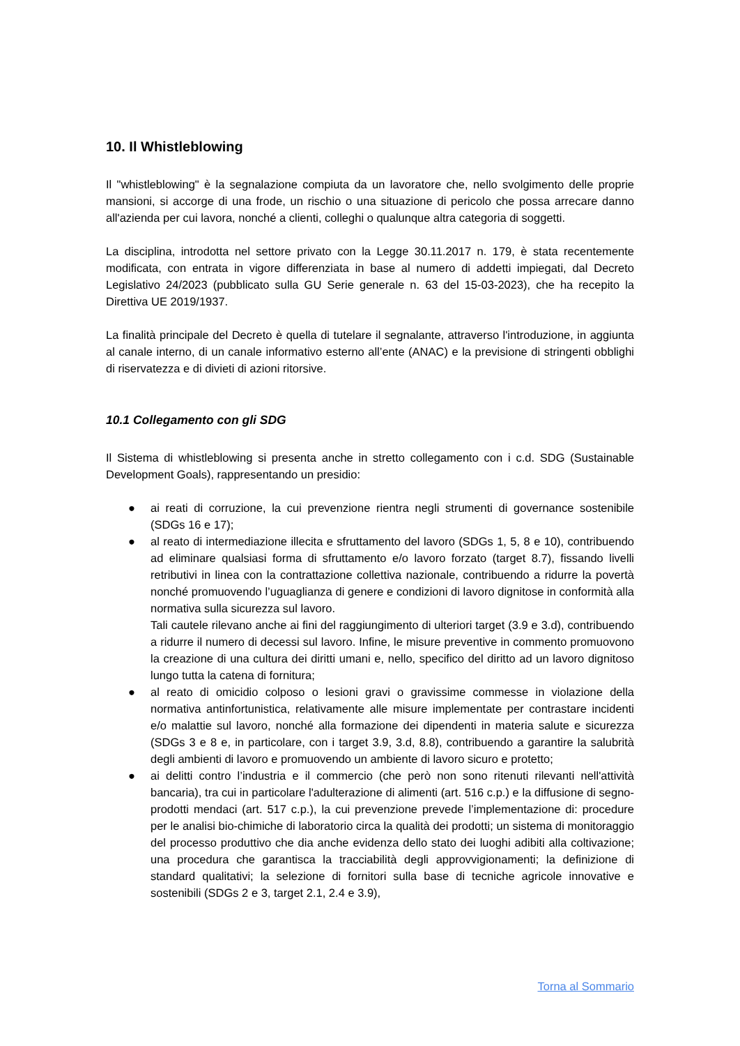10. Il Whistleblowing
Il "whistleblowing" è la segnalazione compiuta da un lavoratore che, nello svolgimento delle proprie mansioni, si accorge di una frode, un rischio o una situazione di pericolo che possa arrecare danno all'azienda per cui lavora, nonché a clienti, colleghi o qualunque altra categoria di soggetti.
La disciplina, introdotta nel settore privato con la Legge 30.11.2017 n. 179, è stata recentemente modificata, con entrata in vigore differenziata in base al numero di addetti impiegati, dal Decreto Legislativo 24/2023 (pubblicato sulla GU Serie generale n. 63 del 15-03-2023), che ha recepito la Direttiva UE 2019/1937.
La finalità principale del Decreto è quella di tutelare il segnalante, attraverso l'introduzione, in aggiunta al canale interno, di un canale informativo esterno all’ente (ANAC) e la previsione di stringenti obblighi di riservatezza e di divieti di azioni ritorsive.
10.1 Collegamento con gli SDG
Il Sistema di whistleblowing si presenta anche in stretto collegamento con i c.d. SDG (Sustainable Development Goals), rappresentando un presidio:
● ai reati di corruzione, la cui prevenzione rientra negli strumenti di governance sostenibile (SDGs 16 e 17);
● al reato di intermediazione illecita e sfruttamento del lavoro (SDGs 1, 5, 8 e 10), contribuendo ad eliminare qualsiasi forma di sfruttamento e/o lavoro forzato (target 8.7), fissando livelli retributivi in linea con la contrattazione collettiva nazionale, contribuendo a ridurre la povertà nonché promuovendo l’uguaglianza di genere e condizioni di lavoro dignitose in conformità alla normativa sulla sicurezza sul lavoro.
Tali cautele rilevano anche ai fini del raggiungimento di ulteriori target (3.9 e 3.d), contribuendo a ridurre il numero di decessi sul lavoro. Infine, le misure preventive in commento promuovono la creazione di una cultura dei diritti umani e, nello, specifico del diritto ad un lavoro dignitoso lungo tutta la catena di fornitura;
● al reato di omicidio colposo o lesioni gravi o gravissime commesse in violazione della normativa antinfortunistica, relativamente alle misure implementate per contrastare incidenti e/o malattie sul lavoro, nonché alla formazione dei dipendenti in materia salute e sicurezza (SDGs 3 e 8 e, in particolare, con i target 3.9, 3.d, 8.8), contribuendo a garantire la salubrità degli ambienti di lavoro e promuovendo un ambiente di lavoro sicuro e protetto;
● ai delitti contro l’industria e il commercio (che però non sono ritenuti rilevanti nell'attività bancaria), tra cui in particolare l'adulterazione di alimenti (art. 516 c.p.) e la diffusione di segno-prodotti mendaci (art. 517 c.p.), la cui prevenzione prevede l’implementazione di: procedure per le analisi bio-chimiche di laboratorio circa la qualità dei prodotti; un sistema di monitoraggio del processo produttivo che dia anche evidenza dello stato dei luoghi adibiti alla coltivazione; una procedura che garantisca la tracciabilità degli approvvigionamenti; la definizione di standard qualitativi; la selezione di fornitori sulla base di tecniche agricole innovative e sostenibili (SDGs 2 e 3, target 2.1, 2.4 e 3.9),
Torna al Sommario